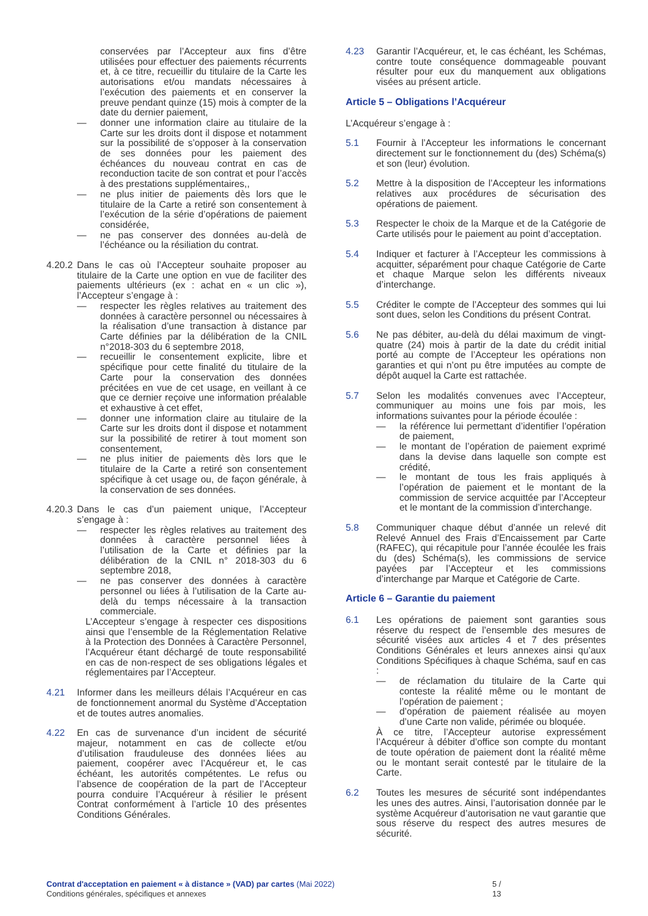conservées par l’Accepteur aux fins d’être utilisées pour effectuer des paiements récurrents et, à ce titre, recueillir du titulaire de la Carte les autorisations et/ou mandats nécessaires à l’exécution des paiements et en conserver la preuve pendant quinze (15) mois à compter de la date du dernier paiement,
— donner une information claire au titulaire de la Carte sur les droits dont il dispose et notamment sur la possibilité de s’opposer à la conservation de ses données pour les paiement des échéances du nouveau contrat en cas de reconduction tacite de son contrat et pour l’accès à des prestations supplémentaires,,
— ne plus initier de paiements dès lors que le titulaire de la Carte a retiré son consentement à l’exécution de la série d’opérations de paiement considérée,
— ne pas conserver des données au-delà de l’échéance ou la résiliation du contrat.
4.20.2 Dans le cas où l’Accepteur souhaite proposer au titulaire de la Carte une option en vue de faciliter des paiements ultérieurs (ex : achat en « un clic »), l’Accepteur s’engage à :
— respecter les règles relatives au traitement des données à caractère personnel ou nécessaires à la réalisation d’une transaction à distance par Carte définies par la délibération de la CNIL n°2018-303 du 6 septembre 2018,
— recueillir le consentement explicite, libre et spécifique pour cette finalité du titulaire de la Carte pour la conservation des données précitées en vue de cet usage, en veillant à ce que ce dernier reçoive une information préalable et exhaustive à cet effet,
— donner une information claire au titulaire de la Carte sur les droits dont il dispose et notamment sur la possibilité de retirer à tout moment son consentement,
— ne plus initier de paiements dès lors que le titulaire de la Carte a retiré son consentement spécifique à cet usage ou, de façon générale, à la conservation de ses données.
4.20.3 Dans le cas d’un paiement unique, l’Accepteur s’engage à :
— respecter les règles relatives au traitement des données à caractère personnel liées à l’utilisation de la Carte et définies par la délibération de la CNIL n° 2018-303 du 6 septembre 2018,
— ne pas conserver des données à caractère personnel ou liées à l’utilisation de la Carte au-delà du temps nécessaire à la transaction commerciale.
L’Accepteur s’engage à respecter ces dispositions ainsi que l’ensemble de la Réglementation Relative à la Protection des Données à Caractère Personnel, l’Acquéreur étant déchargé de toute responsabilité en cas de non-respect de ses obligations légales et réglementaires par l’Accepteur.
4.21 Informer dans les meilleurs délais l’Acquéreur en cas de fonctionnement anormal du Système d’Acceptation et de toutes autres anomalies.
4.22 En cas de survenance d’un incident de sécurité majeur, notamment en cas de collecte et/ou d’utilisation frauduleuse des données liées au paiement, coopérer avec l’Acquéreur et, le cas échéant, les autorités compétentes. Le refus ou l’absence de coopération de la part de l’Accepteur pourra conduire l’Acquéreur à résilier le présent Contrat conformément à l’article 10 des présentes Conditions Générales.
4.23 Garantir l’Acquéreur, et, le cas échéant, les Schémas, contre toute conséquence dommageable pouvant résulter pour eux du manquement aux obligations visées au présent article.
Article 5 – Obligations l’Acquéreur
L’Acquéreur s’engage à :
5.1 Fournir à l’Accepteur les informations le concernant directement sur le fonctionnement du (des) Schéma(s) et son (leur) évolution.
5.2 Mettre à la disposition de l’Accepteur les informations relatives aux procédures de sécurisation des opérations de paiement.
5.3 Respecter le choix de la Marque et de la Catégorie de Carte utilisés pour le paiement au point d’acceptation.
5.4 Indiquer et facturer à l’Accepteur les commissions à acquitter, séparément pour chaque Catégorie de Carte et chaque Marque selon les différents niveaux d’interchange.
5.5 Créditer le compte de l’Accepteur des sommes qui lui sont dues, selon les Conditions du présent Contrat.
5.6 Ne pas débiter, au-delà du délai maximum de vingt-quatre (24) mois à partir de la date du crédit initial porté au compte de l’Accepteur les opérations non garanties et qui n’ont pu être imputées au compte de dépôt auquel la Carte est rattachée.
5.7 Selon les modalités convenues avec l’Accepteur, communiquer au moins une fois par mois, les informations suivantes pour la période écoulée :
— la référence lui permettant d’identifier l’opération de paiement,
— le montant de l’opération de paiement exprimé dans la devise dans laquelle son compte est crédité,
— le montant de tous les frais appliqués à l’opération de paiement et le montant de la commission de service acquittée par l’Accepteur et le montant de la commission d’interchange.
5.8 Communiquer chaque début d’année un relevé dit Relevé Annuel des Frais d’Encaissement par Carte (RAFEC), qui récapitule pour l’année écoulée les frais du (des) Schéma(s), les commissions de service payées par l’Accepteur et les commissions d’interchange par Marque et Catégorie de Carte.
Article 6 – Garantie du paiement
6.1 Les opérations de paiement sont garanties sous réserve du respect de l’ensemble des mesures de sécurité visées aux articles 4 et 7 des présentes Conditions Générales et leurs annexes ainsi qu’aux Conditions Spécifiques à chaque Schéma, sauf en cas :
— de réclamation du titulaire de la Carte qui conteste la réalité même ou le montant de l’opération de paiement ;
— d’opération de paiement réalisée au moyen d’une Carte non valide, périmée ou bloquée.
À ce titre, l’Accepteur autorise expressément l’Acquéreur à débiter d’office son compte du montant de toute opération de paiement dont la réalité même ou le montant serait contesté par le titulaire de la Carte.
6.2 Toutes les mesures de sécurité sont indépendantes les unes des autres. Ainsi, l’autorisation donnée par le système Acquéreur d’autorisation ne vaut garantie que sous réserve du respect des autres mesures de sécurité.
Contrat d'acceptation en paiement « à distance » (VAD) par cartes (Mai 2022)
Conditions générales, spécifiques et annexes
5 / 13